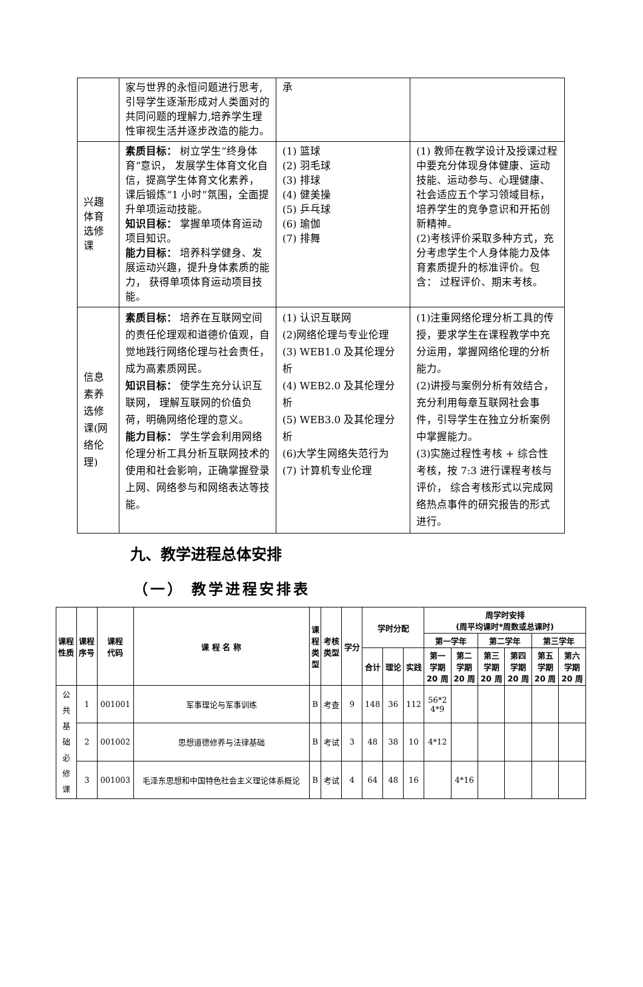| | 家与世界的永恒问题进行思考,引导学生逐渐形成对人类面对的共同问题的理解力,培养学生理性审视生活并逐步改造的能力。 | 承 | |
| 兴趣体育选修课 | 素质目标： 树立学生“终身体育”意识， 发展学生体育文化自信，提高学生体育文化素养， 课后锻炼“1 小时”氛围，全面提升单项运动技能。 知识目标： 掌握单项体育运动项目知识。 能力目标： 培养科学健身、发展运动兴趣，提升身体素质的能力， 获得单项体育运动项目技能。 | (1) 篮球 (2) 羽毛球 (3) 排球 (4) 健美操 (5) 乒乓球 (6) 瑜伽 (7) 排舞 | (1) 教师在教学设计及授课过程中要充分体现身体健康、运动技能、运动参与、心理健康、社会适应五个学习领域目标，培养学生的竞争意识和开拓创新精神。 (2)考核评价采取多种方式，充分考虑学生个人身体能力及体育素质提升的标准评价。包含： 过程评价、期末考核。 |
| 信息素养选修课(网络伦理) | 素质目标： 培养在互联网空间的责任伦理观和道德价值观，自觉地践行网络伦理与社会责任， 成为高素质网民。 知识目标： 使学生充分认识互联网， 理解互联网的价值负荷，明确网络伦理的意义。 能力目标： 学生学会利用网络伦理分析工具分析互联网技术的使用和社会影响，正确掌握登录上网、网络参与和网络表达等技能。 | (1) 认识互联网 (2)网络伦理与专业伦理 (3) WEB1.0 及其伦理分析 (4) WEB2.0 及其伦理分析 (5) WEB3.0 及其伦理分析 (6)大学生网络失范行为 (7) 计算机专业伦理 | (1)注重网络伦理分析工具的传授，要求学生在课程教学中充分运用，掌握网络伦理的分析能力。 (2)讲授与案例分析有效结合，充分利用每章互联网社会事件，引导学生在独立分析案例中掌握能力。 (3)实施过程性考核 + 综合性考核，按 7:3 进行课程考核与评价， 综合考核形式以完成网络热点事件的研究报告的形式进行。 |
九、教学进程总体安排
（一） 教学进程安排表
| 课程 性质 | 课程 序号 | 课程 代码 | 课 程 名 称 | 课 程 类 型 | 考核 类型 | 学分 | 学时分配 | | | 周学时安排 (周平均课时*周数或总课时) | | | | | |
| --- | --- | --- | --- | --- | --- | --- | --- | --- | --- | --- | --- | --- | --- | --- | --- |
| | | | | | | | | | | 第一学年 | | 第二学年 | | 第三学年 | |
| | | | | | | | 合计 | 理论 | 实践 | 第一 学期 20 周 | 第二 学期 20 周 | 第三 学期 20 周 | 第四 学期 20 周 | 第五 学期 20 周 | 第六 学期 20 周 |
| 公 共 基 础 必 修 课 | 1 | 001001 | 军事理论与军事训练 | B | 考查 | 9 | 148 | 36 | 112 | 56*2 4*9 | | | | | |
| | 2 | 001002 | 思想道德修养与法律基础 | B | 考试 | 3 | 48 | 38 | 10 | 4*12 | | | | | |
| | 3 | 001003 | 毛泽东思想和中国特色社会主义理论体系概论 | B | 考试 | 4 | 64 | 48 | 16 | | 4*16 | | | | |